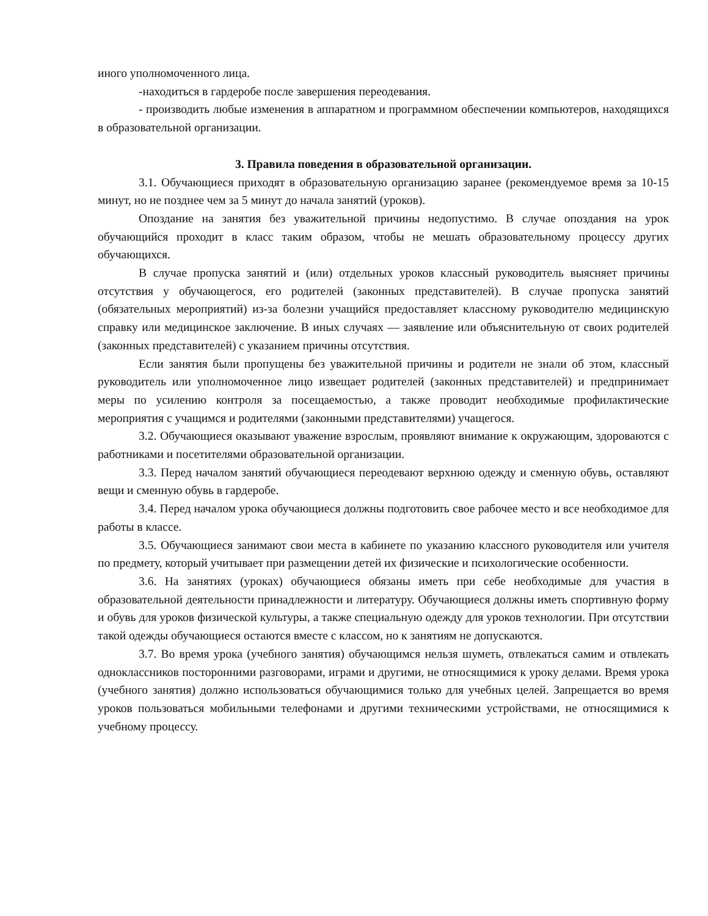иного уполномоченного лица.
-находиться в гардеробе после завершения переодевания.
- производить любые изменения в аппаратном и программном обеспечении компьютеров, находящихся в образовательной организации.
3. Правила поведения в образовательной организации.
3.1. Обучающиеся приходят в образовательную организацию заранее (рекомендуемое время за 10-15 минут, но не позднее чем за 5 минут до начала занятий (уроков).
Опоздание на занятия без уважительной причины недопустимо. В случае опоздания на урок обучающийся проходит в класс таким образом, чтобы не мешать образовательному процессу других обучающихся.
В случае пропуска занятий и (или) отдельных уроков классный руководитель выясняет причины отсутствия у обучающегося, его родителей (законных представителей). В случае пропуска занятий (обязательных мероприятий) из-за болезни учащийся предоставляет классному руководителю медицинскую справку или медицинское заключение. В иных случаях — заявление или объяснительную от своих родителей (законных представителей) с указанием причины отсутствия.
Если занятия были пропущены без уважительной причины и родители не знали об этом, классный руководитель или уполномоченное лицо извещает родителей (законных представителей) и предпринимает меры по усилению контроля за посещаемостью, а также проводит необходимые профилактические мероприятия с учащимся и родителями (законными представителями) учащегося.
3.2. Обучающиеся оказывают уважение взрослым, проявляют внимание к окружающим, здороваются с работниками и посетителями образовательной организации.
3.3. Перед началом занятий обучающиеся переодевают верхнюю одежду и сменную обувь, оставляют вещи и сменную обувь в гардеробе.
3.4. Перед началом урока обучающиеся должны подготовить свое рабочее место и все необходимое для работы в классе.
3.5. Обучающиеся занимают свои места в кабинете по указанию классного руководителя или учителя по предмету, который учитывает при размещении детей их физические и психологические особенности.
3.6. На занятиях (уроках) обучающиеся обязаны иметь при себе необходимые для участия в образовательной деятельности принадлежности и литературу. Обучающиеся должны иметь спортивную форму и обувь для уроков физической культуры, а также специальную одежду для уроков технологии. При отсутствии такой одежды обучающиеся остаются вместе с классом, но к занятиям не допускаются.
3.7. Во время урока (учебного занятия) обучающимся нельзя шуметь, отвлекаться самим и отвлекать одноклассников посторонними разговорами, играми и другими, не относящимися к уроку делами. Время урока (учебного занятия) должно использоваться обучающимися только для учебных целей. Запрещается во время уроков пользоваться мобильными телефонами и другими техническими устройствами, не относящимися к учебному процессу.